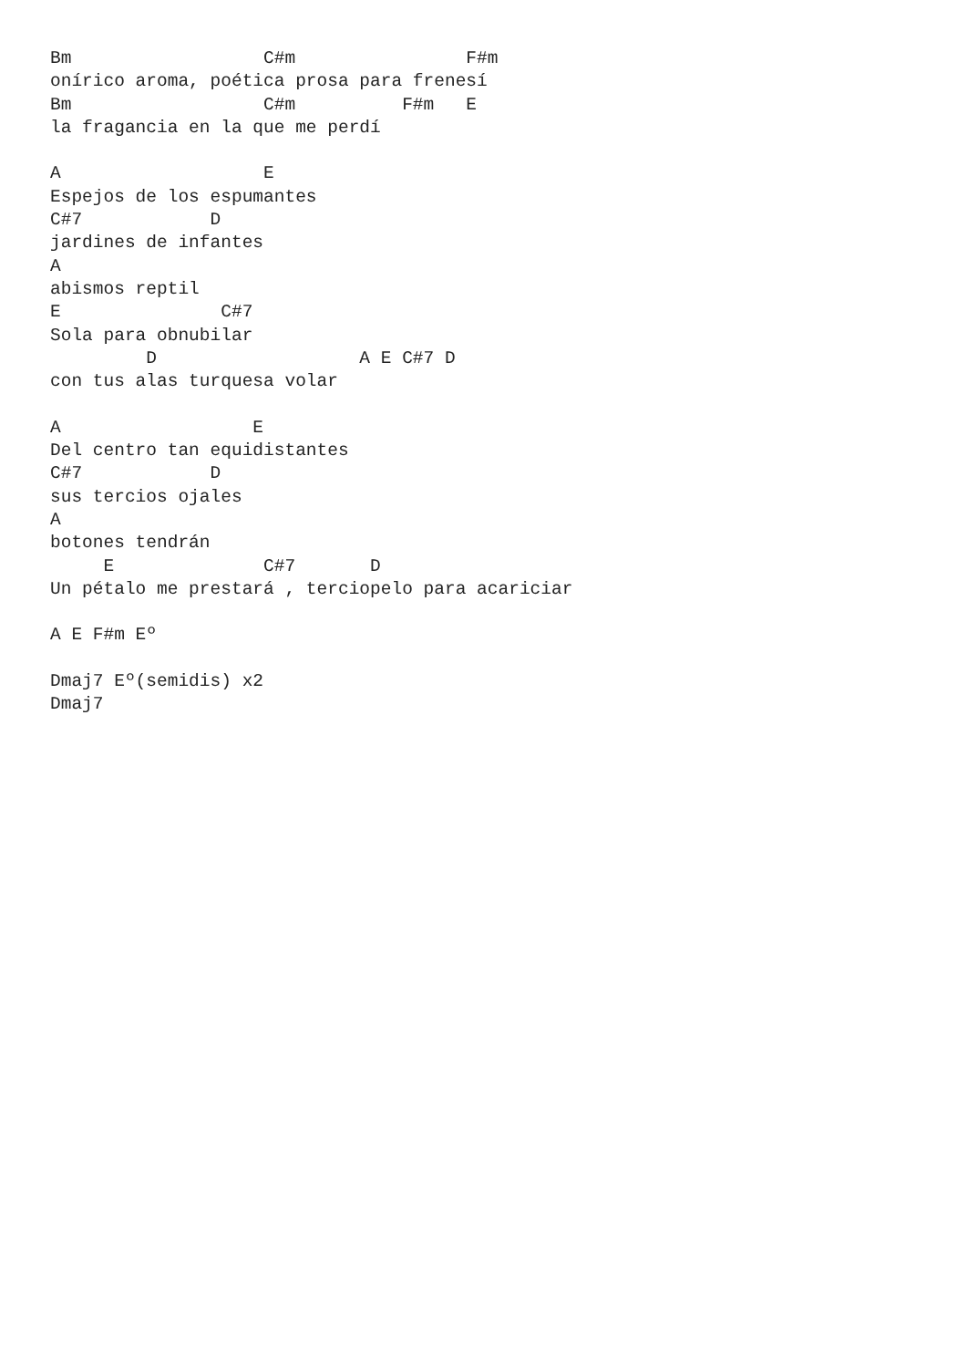Bm                  C#m                F#m
onírico aroma, poética prosa para frenesí
Bm                  C#m          F#m   E
la fragancia en la que me perdí

A                   E
Espejos de los espumantes
C#7            D
jardines de infantes
A
abismos reptil
E               C#7
Sola para obnubilar
         D                   A E C#7 D
con tus alas turquesa volar

A                  E
Del centro tan equidistantes
C#7            D
sus tercios ojales
A
botones tendrán
     E              C#7       D
Un pétalo me prestará , terciopelo para acariciar

A E F#m Eº

Dmaj7 Eº(semidis) x2
Dmaj7